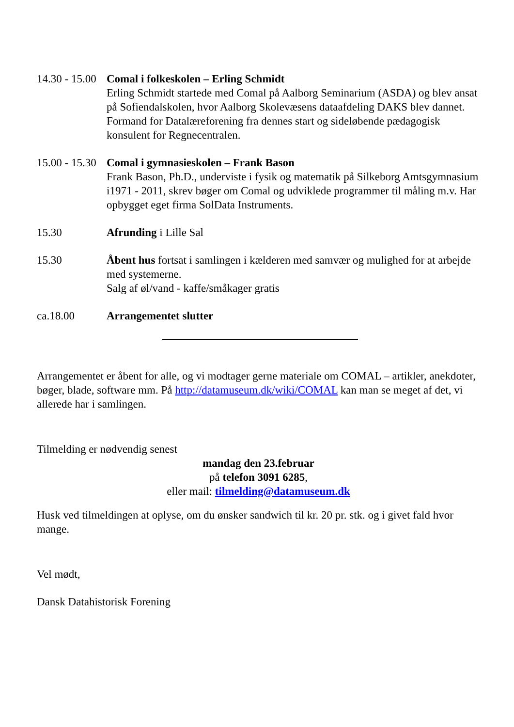14.30 - 15.00
Comal i folkeskolen – Erling Schmidt
Erling Schmidt startede med Comal på Aalborg Seminarium (ASDA) og blev ansat på Sofiendalskolen, hvor Aalborg Skolevæsens dataafdeling DAKS blev dannet. Formand for Datalæreforening fra dennes start og sideløbende pædagogisk konsulent for Regnecentralen.
15.00 - 15.30
Comal i gymnasieskolen – Frank Bason
Frank Bason, Ph.D., underviste i fysik og matematik på Silkeborg Amtsgymnasium i1971 - 2011, skrev bøger om Comal og udviklede programmer til måling m.v. Har opbygget eget firma SolData Instruments.
15.30 Afrunding i Lille Sal
15.30 Åbent hus fortsat i samlingen i kælderen med samvær og mulighed for at arbejde med systemerne.
Salg af øl/vand - kaffe/småkager gratis
ca.18.00 Arrangementet slutter
Arrangementet er åbent for alle, og vi modtager gerne materiale om COMAL – artikler, anekdoter, bøger, blade, software mm. På http://datamuseum.dk/wiki/COMAL kan man se meget af det, vi allerede har i samlingen.
Tilmelding er nødvendig senest
mandag den 23.februar
på telefon 3091 6285,
eller mail: tilmelding@datamuseum.dk
Husk ved tilmeldingen at oplyse, om du ønsker sandwich til kr. 20 pr. stk. og i givet fald hvor mange.
Vel mødt,
Dansk Datahistorisk Forening